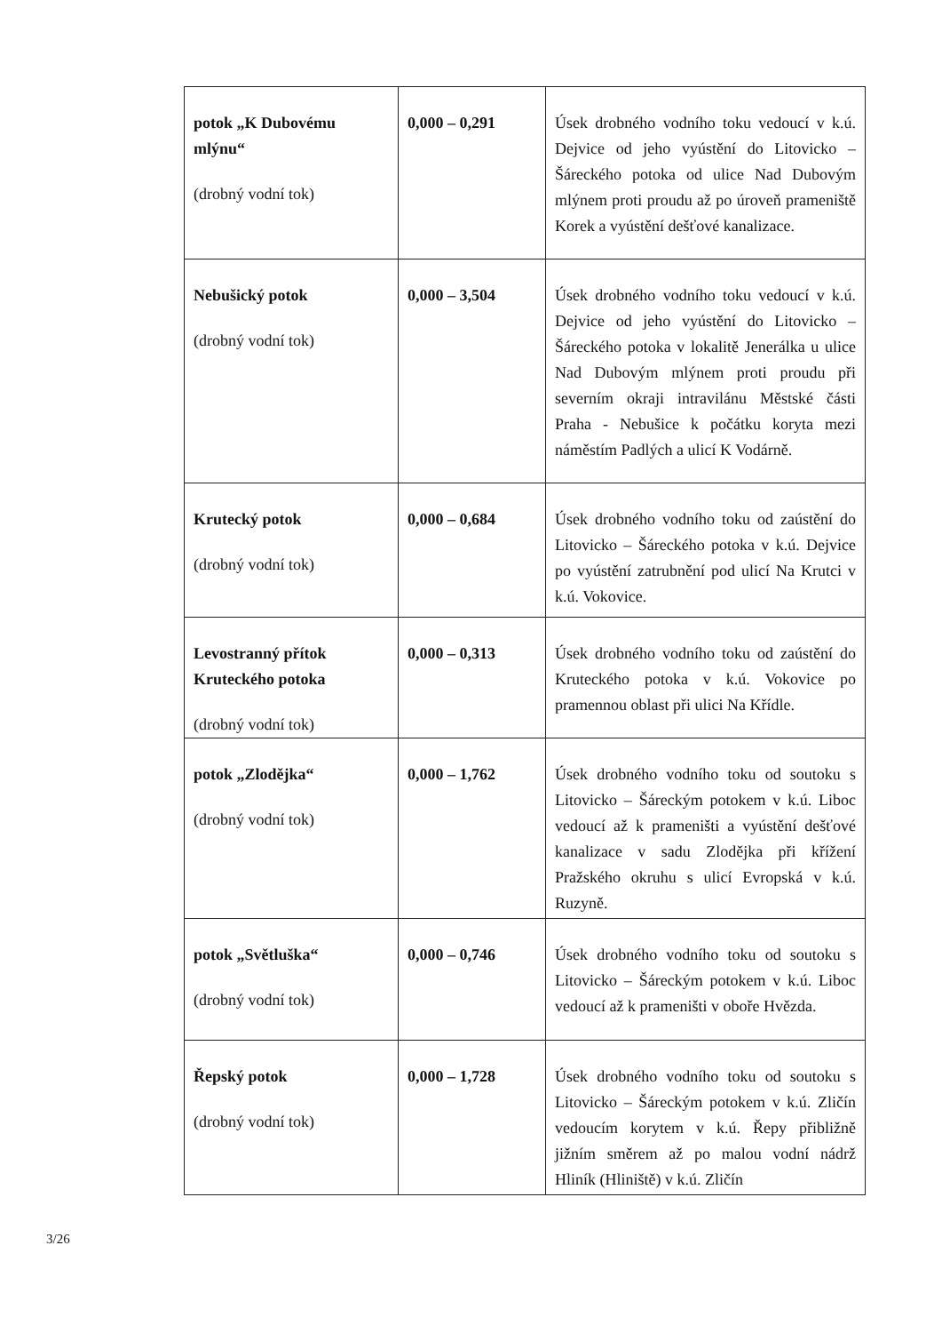| potok „K Dubovému mlýnu“ (drobný vodní tok) | 0,000 – 0,291 | Úsek drobného vodního toku vedoucí v k.ú. Dejvice od jeho vyústění do Litovicko – Šáreckého potoka od ulice Nad Dubovým mlýnem proti proudu až po úroveň prameniště Korek a vyústění dešťové kanalizace. |
| Nebušický potok (drobný vodní tok) | 0,000 – 3,504 | Úsek drobného vodního toku vedoucí v k.ú. Dejvice od jeho vyústění do Litovicko – Šáreckého potoka v lokalitě Jenerálka u ulice Nad Dubovým mlýnem proti proudu při severním okraji intravilánu Městské části Praha - Nebušice k počátku koryta mezi náměstím Padlých a ulicí K Vodárně. |
| Krutecký potok (drobný vodní tok) | 0,000 – 0,684 | Úsek drobného vodního toku od zaústění do Litovicko – Šáreckého potoka v k.ú. Dejvice po vyústění zatrubnění pod ulicí Na Krutci v k.ú. Vokovice. |
| Levostranný přítok Kruteckého potoka (drobný vodní tok) | 0,000 – 0,313 | Úsek drobného vodního toku od zaústění do Kruteckého potoka v k.ú. Vokovice po pramennou oblast při ulici Na Křídle. |
| potok „Zlodějka“ (drobný vodní tok) | 0,000 – 1,762 | Úsek drobného vodního toku od soutoku s Litovicko – Šáreckým potokem v k.ú. Liboc vedoucí až k prameništi a vyústění dešťové kanalizace v sadu Zlodějka při křížení Pražského okruhu s ulicí Evropská v k.ú. Ruzyně. |
| potok „Světluška“ (drobný vodní tok) | 0,000 – 0,746 | Úsek drobného vodního toku od soutoku s Litovicko – Šáreckým potokem v k.ú. Liboc vedoucí až k prameništi v oboře Hvězda. |
| Řepský potok (drobný vodní tok) | 0,000 – 1,728 | Úsek drobného vodního toku od soutoku s Litovicko – Šáreckým potokem v k.ú. Zličín vedoucím korytem v k.ú. Řepy přibližně jižním směrem až po malou vodní nádrž Hliník (Hliniště) v k.ú. Zličín |
3/26